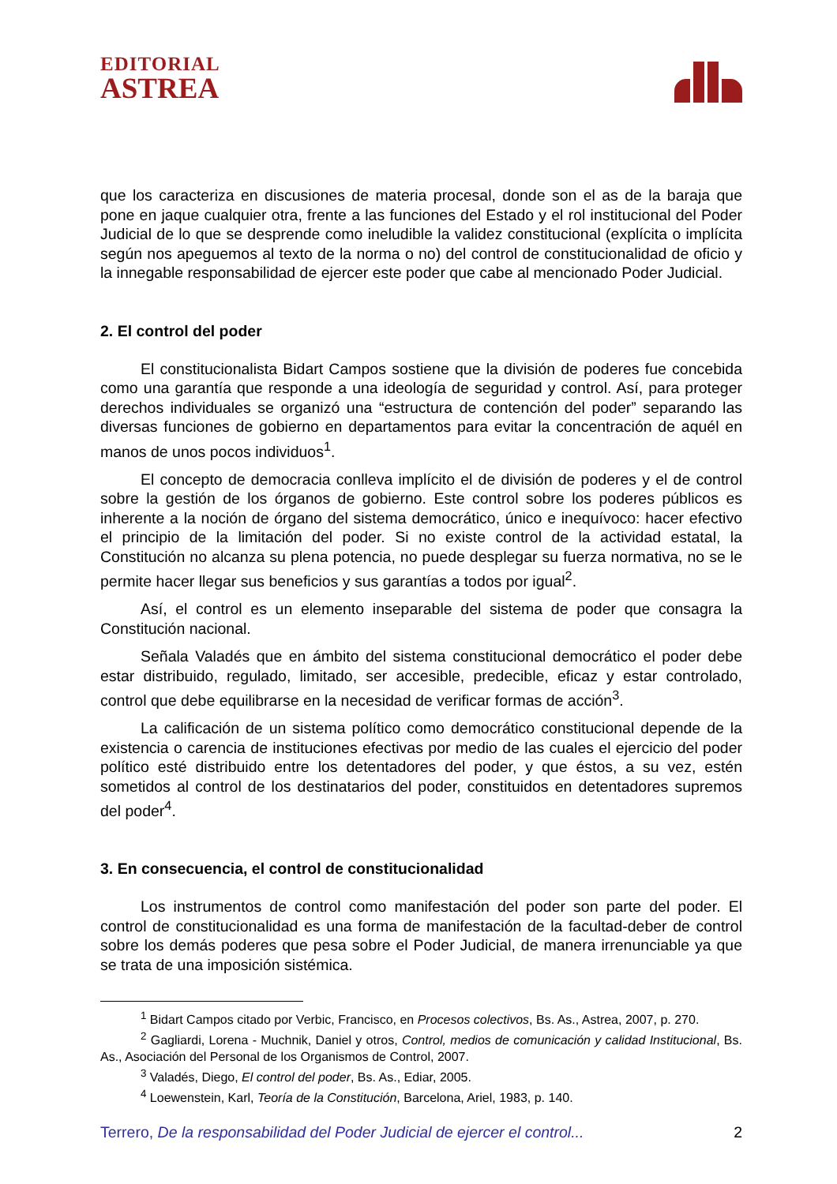EDITORIAL
ASTREA
que los caracteriza en discusiones de materia procesal, donde son el as de la baraja que pone en jaque cualquier otra, frente a las funciones del Estado y el rol institucional del Poder Judicial de lo que se desprende como ineludible la validez constitucional (explícita o implícita según nos apeguemos al texto de la norma o no) del control de constitucionalidad de oficio y la innegable responsabilidad de ejercer este poder que cabe al mencionado Poder Judicial.
2. El control del poder
El constitucionalista Bidart Campos sostiene que la división de poderes fue concebida como una garantía que responde a una ideología de seguridad y control. Así, para proteger derechos individuales se organizó una “estructura de contención del poder” separando las diversas funciones de gobierno en departamentos para evitar la concentración de aquél en manos de unos pocos individuos<sup>1</sup>.
El concepto de democracia conlleva implícito el de división de poderes y el de control sobre la gestión de los órganos de gobierno. Este control sobre los poderes públicos es inherente a la noción de órgano del sistema democrático, único e inequívoco: hacer efectivo el principio de la limitación del poder. Si no existe control de la actividad estatal, la Constitución no alcanza su plena potencia, no puede desplegar su fuerza normativa, no se le permite hacer llegar sus beneficios y sus garantías a todos por igual<sup>2</sup>.
Así, el control es un elemento inseparable del sistema de poder que consagra la Constitución nacional.
Señala Valadés que en ámbito del sistema constitucional democrático el poder debe estar distribuido, regulado, limitado, ser accesible, predecible, eficaz y estar controlado, control que debe equilibrarse en la necesidad de verificar formas de acción<sup>3</sup>.
La calificación de un sistema político como democrático constitucional depende de la existencia o carencia de instituciones efectivas por medio de las cuales el ejercicio del poder político esté distribuido entre los detentadores del poder, y que éstos, a su vez, estén sometidos al control de los destinatarios del poder, constituidos en detentadores supremos del poder<sup>4</sup>.
3. En consecuencia, el control de constitucionalidad
Los instrumentos de control como manifestación del poder son parte del poder. El control de constitucionalidad es una forma de manifestación de la facultad-deber de control sobre los demás poderes que pesa sobre el Poder Judicial, de manera irrenunciable ya que se trata de una imposición sistémica.
<sup>1</sup> Bidart Campos citado por Verbic, Francisco, en Procesos colectivos, Bs. As., Astrea, 2007, p. 270.
<sup>2</sup> Gagliardi, Lorena - Muchnik, Daniel y otros, Control, medios de comunicación y calidad Institucional, Bs. As., Asociación del Personal de los Organismos de Control, 2007.
<sup>3</sup> Valadés, Diego, El control del poder, Bs. As., Ediar, 2005.
<sup>4</sup> Loewenstein, Karl, Teoría de la Constitución, Barcelona, Ariel, 1983, p. 140.
Terrero, De la responsabilidad del Poder Judicial de ejercer el control... 2